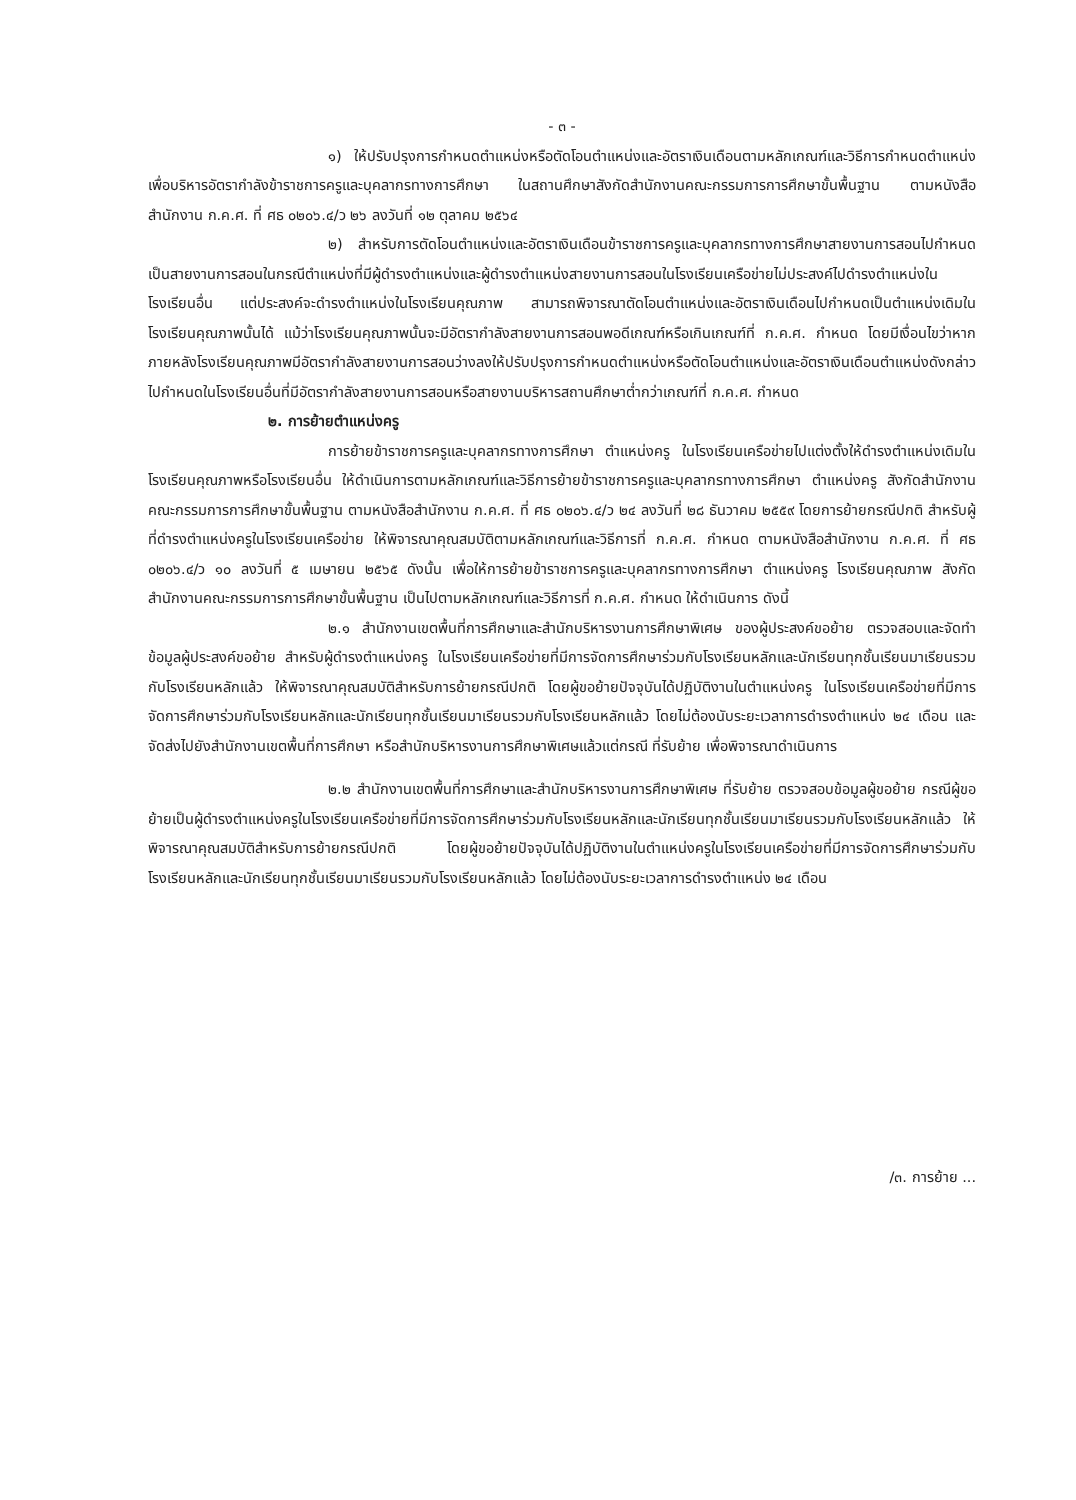- ๓ -
๑) ให้ปรับปรุงการกำหนดตำแหน่งหรือตัดโอนตำแหน่งและอัตราเงินเดือนตามหลักเกณฑ์และวิธีการกำหนดตำแหน่งเพื่อบริหารอัตรากำลังข้าราชการครูและบุคลากรทางการศึกษา ในสถานศึกษาสังกัดสำนักงานคณะกรรมการการศึกษาขั้นพื้นฐาน ตามหนังสือสำนักงาน ก.ค.ศ. ที่ ศธ ๐๒๐๖.๔/ว ๒๖ ลงวันที่ ๑๒ ตุลาคม ๒๕๖๔
๒) สำหรับการตัดโอนตำแหน่งและอัตราเงินเดือนข้าราชการครูและบุคลากรทางการศึกษาสายงานการสอนไปกำหนดเป็นสายงานการสอนในกรณีตำแหน่งที่มีผู้ดำรงตำแหน่งและผู้ดำรงตำแหน่งสายงานการสอนในโรงเรียนเครือข่ายไม่ประสงค์ไปดำรงตำแหน่งในโรงเรียนอื่น แต่ประสงค์จะดำรงตำแหน่งในโรงเรียนคุณภาพ สามารถพิจารณาตัดโอนตำแหน่งและอัตราเงินเดือนไปกำหนดเป็นตำแหน่งเดิมในโรงเรียนคุณภาพนั้นได้ แม้ว่าโรงเรียนคุณภาพนั้นจะมีอัตรากำลังสายงานการสอนพอดีเกณฑ์หรือเกินเกณฑ์ที่ ก.ค.ศ. กำหนด โดยมีเงื่อนไขว่าหากภายหลังโรงเรียนคุณภาพมีอัตรากำลังสายงานการสอนว่างลงให้ปรับปรุงการกำหนดตำแหน่งหรือตัดโอนตำแหน่งและอัตราเงินเดือนตำแหน่งดังกล่าวไปกำหนดในโรงเรียนอื่นที่มีอัตรากำลังสายงานการสอนหรือสายงานบริหารสถานศึกษาต่ำกว่าเกณฑ์ที่ ก.ค.ศ. กำหนด
๒. การย้ายตำแหน่งครู
การย้ายข้าราชการครูและบุคลากรทางการศึกษา ตำแหน่งครู ในโรงเรียนเครือข่ายไปแต่งตั้งให้ดำรงตำแหน่งเดิมในโรงเรียนคุณภาพหรือโรงเรียนอื่น ให้ดำเนินการตามหลักเกณฑ์และวิธีการย้ายข้าราชการครูและบุคลากรทางการศึกษา ตำแหน่งครู สังกัดสำนักงานคณะกรรมการการศึกษาขั้นพื้นฐาน ตามหนังสือสำนักงาน ก.ค.ศ. ที่ ศธ ๐๒๐๖.๔/ว ๒๔ ลงวันที่ ๒๘ ธันวาคม ๒๕๕๙ โดยการย้ายกรณีปกติ สำหรับผู้ที่ดำรงตำแหน่งครูในโรงเรียนเครือข่าย ให้พิจารณาคุณสมบัติตามหลักเกณฑ์และวิธีการที่ ก.ค.ศ. กำหนด ตามหนังสือสำนักงาน ก.ค.ศ. ที่ ศธ ๐๒๐๖.๔/ว ๑๐ ลงวันที่ ๕ เมษายน ๒๕๖๕ ดังนั้น เพื่อให้การย้ายข้าราชการครูและบุคลากรทางการศึกษา ตำแหน่งครู โรงเรียนคุณภาพ สังกัดสำนักงานคณะกรรมการการศึกษาขั้นพื้นฐาน เป็นไปตามหลักเกณฑ์และวิธีการที่ ก.ค.ศ. กำหนด ให้ดำเนินการ ดังนี้
๒.๑ สำนักงานเขตพื้นที่การศึกษาและสำนักบริหารงานการศึกษาพิเศษ ของผู้ประสงค์ขอย้าย ตรวจสอบและจัดทำข้อมูลผู้ประสงค์ขอย้าย สำหรับผู้ดำรงตำแหน่งครู ในโรงเรียนเครือข่ายที่มีการจัดการศึกษาร่วมกับโรงเรียนหลักและนักเรียนทุกชั้นเรียนมาเรียนรวมกับโรงเรียนหลักแล้ว ให้พิจารณาคุณสมบัติสำหรับการย้ายกรณีปกติ โดยผู้ขอย้ายปัจจุบันได้ปฏิบัติงานในตำแหน่งครู ในโรงเรียนเครือข่ายที่มีการจัดการศึกษาร่วมกับโรงเรียนหลักและนักเรียนทุกชั้นเรียนมาเรียนรวมกับโรงเรียนหลักแล้ว โดยไม่ต้องนับระยะเวลาการดำรงตำแหน่ง ๒๔ เดือน และจัดส่งไปยังสำนักงานเขตพื้นที่การศึกษา หรือสำนักบริหารงานการศึกษาพิเศษแล้วแต่กรณี ที่รับย้าย เพื่อพิจารณาดำเนินการ
๒.๒ สำนักงานเขตพื้นที่การศึกษาและสำนักบริหารงานการศึกษาพิเศษ ที่รับย้าย ตรวจสอบข้อมูลผู้ขอย้าย กรณีผู้ขอย้ายเป็นผู้ดำรงตำแหน่งครูในโรงเรียนเครือข่ายที่มีการจัดการศึกษาร่วมกับโรงเรียนหลักและนักเรียนทุกชั้นเรียนมาเรียนรวมกับโรงเรียนหลักแล้ว ให้พิจารณาคุณสมบัติสำหรับการย้ายกรณีปกติ โดยผู้ขอย้ายปัจจุบันได้ปฏิบัติงานในตำแหน่งครูในโรงเรียนเครือข่ายที่มีการจัดการศึกษาร่วมกับโรงเรียนหลักและนักเรียนทุกชั้นเรียนมาเรียนรวมกับโรงเรียนหลักแล้ว โดยไม่ต้องนับระยะเวลาการดำรงตำแหน่ง ๒๔ เดือน
/๓. การย้าย ...